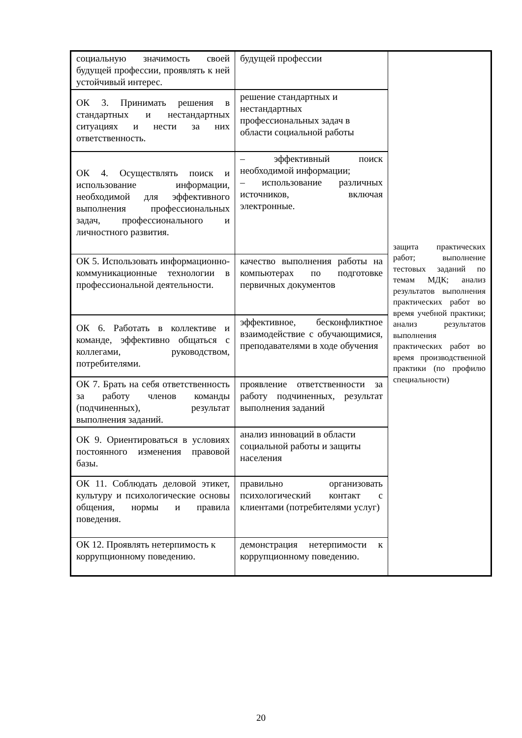| социальную значимость своей будущей профессии, проявлять к ней устойчивый интерес. | будущей профессии | защита практических работ; выполнение тестовых заданий по темам МДК; анализ результатов выполнения практических работ во время учебной практики; анализ результатов выполнения практических работ во время производственной практики (по профилю специальности) |
| ОК 3. Принимать решения в стандартных и нестандартных ситуациях и нести за них ответственность. | решение стандартных и нестандартных профессиональных задач в области социальной работы | |
| ОК 4. Осуществлять поиск и использование информации, необходимой для эффективного выполнения профессиональных задач, профессионального и личностного развития. | – эффективный поиск необходимой информации; – использование различных источников, включая электронные. | |
| ОК 5. Использовать информационно-коммуникационные технологии в профессиональной деятельности. | качество выполнения работы на компьютерах по подготовке первичных документов | |
| ОК 6. Работать в коллективе и команде, эффективно общаться с коллегами, руководством, потребителями. | эффективное, бесконфликтное взаимодействие с обучающимися, преподавателями в ходе обучения | |
| ОК 7. Брать на себя ответственность за работу членов команды (подчиненных), результат выполнения заданий. | проявление ответственности за работу подчиненных, результат выполнения заданий | |
| ОК 9. Ориентироваться в условиях постоянного изменения правовой базы. | анализ инноваций в области социальной работы и защиты населения | |
| ОК 11. Соблюдать деловой этикет, культуру и психологические основы общения, нормы и правила поведения. | правильно организовать психологический контакт с клиентами (потребителями услуг) | |
| ОК 12. Проявлять нетерпимость к коррупционному поведению. | демонстрация нетерпимости к коррупционному поведению. | |
20